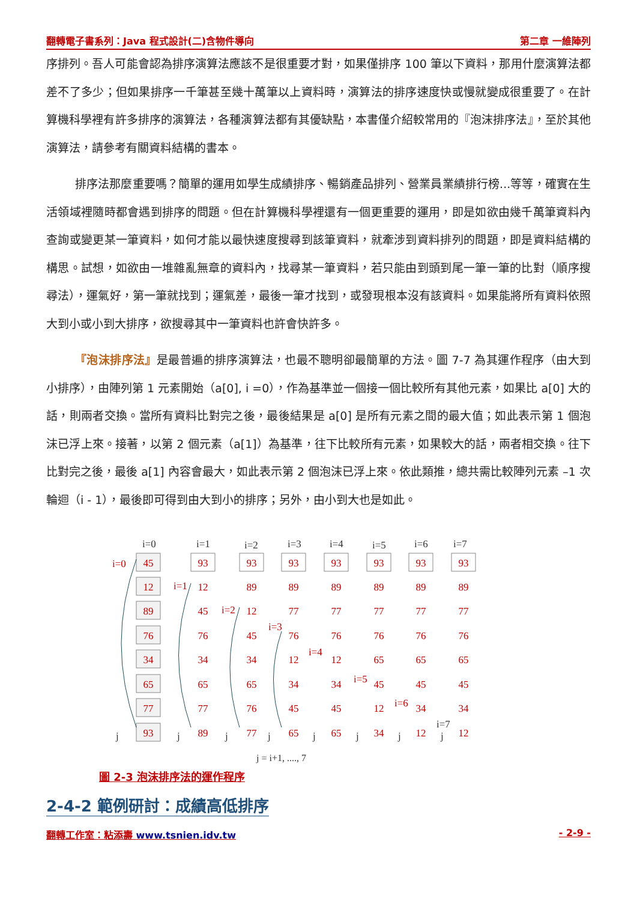翻轉電子書系列：Java 程式設計(二)含物件導向 第二章 一維陣列
序排列。吾人可能會認為排序演算法應該不是很重要才對，如果僅排序 100 筆以下資料，那用什麼演算法都差不了多少；但如果排序一千筆甚至幾十萬筆以上資料時，演算法的排序速度快或慢就變成很重要了。在計算機科學裡有許多排序的演算法，各種演算法都有其優缺點，本書僅介紹較常用的『泡沫排序法』，至於其他演算法，請參考有關資料結構的書本。
排序法那麼重要嗎？簡單的運用如學生成績排序、暢銷產品排列、營業員業績排行榜...等等，確實在生活領域裡隨時都會遇到排序的問題。但在計算機科學裡還有一個更重要的運用，即是如欲由幾千萬筆資料內查詢或變更某一筆資料，如何才能以最快速度搜尋到該筆資料，就牽涉到資料排列的問題，即是資料結構的構思。試想，如欲由一堆雜亂無章的資料內，找尋某一筆資料，若只能由到頭到尾一筆一筆的比對（順序搜尋法），運氣好，第一筆就找到；運氣差，最後一筆才找到，或發現根本沒有該資料。如果能將所有資料依照大到小或小到大排序，欲搜尋其中一筆資料也許會快許多。
『泡沫排序法』是最普遍的排序演算法，也最不聰明卻最簡單的方法。圖 7-7 為其運作程序（由大到小排序），由陣列第 1 元素開始（a[0], i =0），作為基準並一個接一個比較所有其他元素，如果比 a[0] 大的話，則兩者交換。當所有資料比對完之後，最後結果是 a[0] 是所有元素之間的最大值；如此表示第 1 個泡沫已浮上來。接著，以第 2 個元素（a[1]）為基準，往下比較所有元素，如果較大的話，兩者相交換。往下比對完之後，最後 a[1] 內容會最大，如此表示第 2 個泡沫已浮上來。依此類推，總共需比較陣列元素 –1 次輪迴（i - 1），最後即可得到由大到小的排序；另外，由小到大也是如此。
i=0
i=1
i=2
i=3
i=4
i=5
i=6
i=7
i=0
i=1
i=2
i=3
i=4
i=5
i=6
i=7
j
j
j
j
j
j
j
j
45
12
89
76
34
65
77
93
93
12
45
76
34
65
77
89
93
89
12
45
34
65
76
77
93
89
77
76
12
34
45
65
93
89
77
76
12
34
45
65
93
89
77
76
65
45
12
34
93
89
77
76
65
45
34
12
93
89
77
76
65
45
34
12
j = i+1, ...., 7
圖 2-3 泡沫排序法的運作程序
2-4-2 範例研討：成績高低排序
翻轉工作室：粘添壽 www.tsnien.idv.tw - 2-9 -